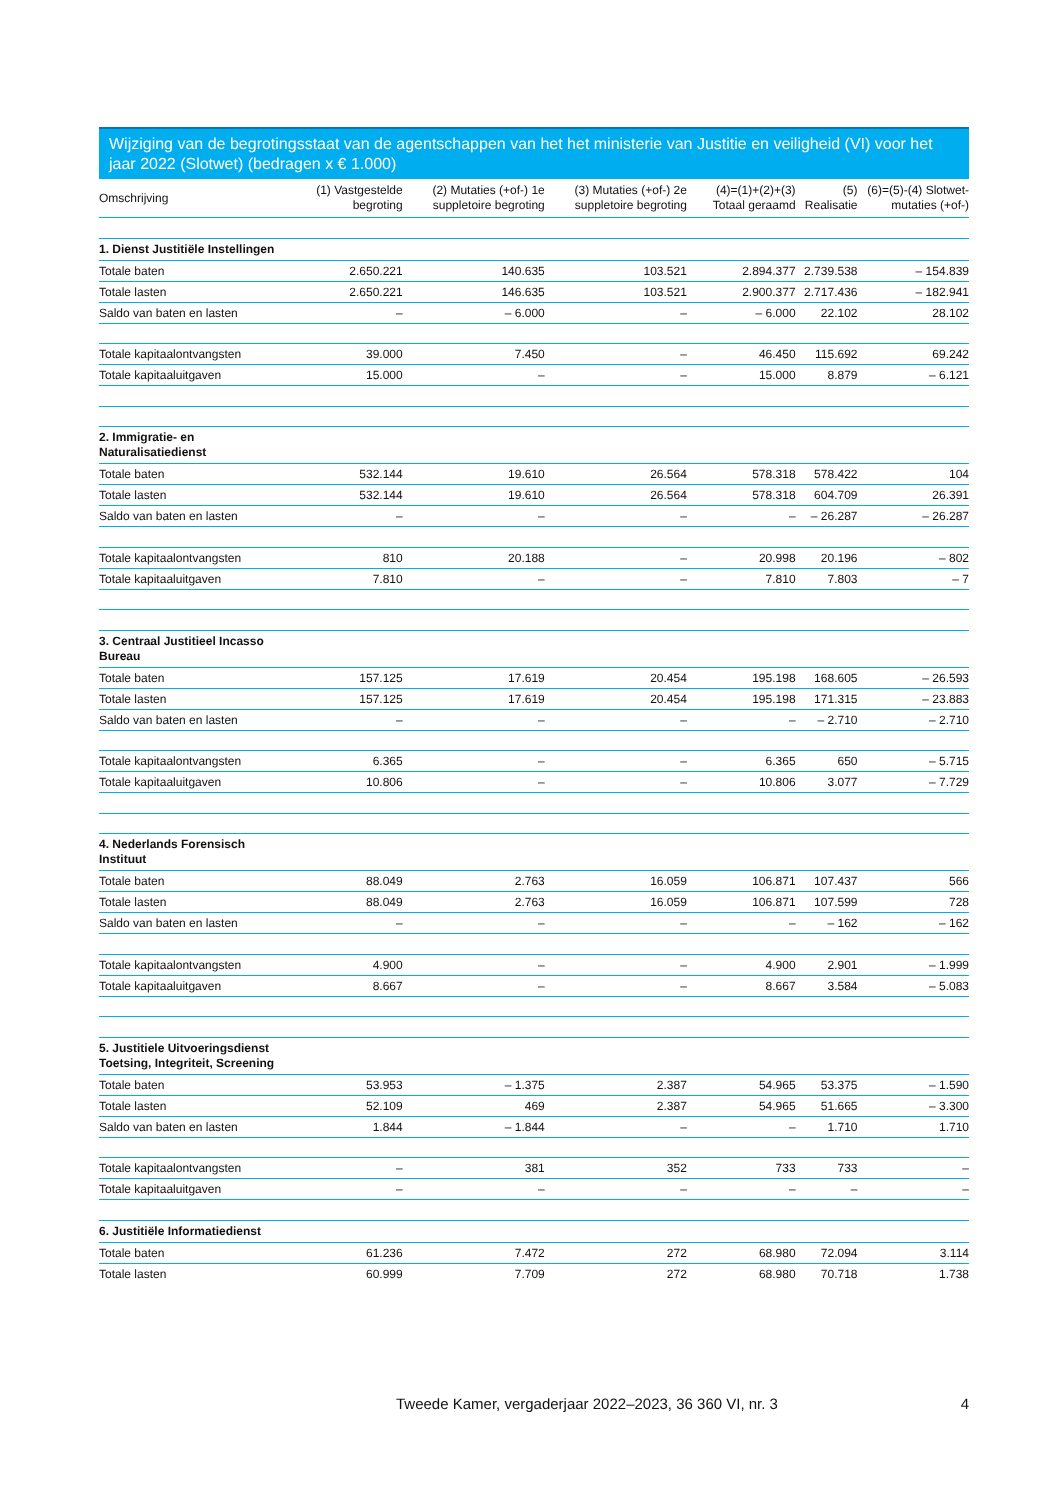Wijziging van de begrotingsstaat van de agentschappen van het het ministerie van Justitie en veiligheid (VI) voor het jaar 2022 (Slotwet) (bedragen x € 1.000)
| Omschrijving | (1) Vastgestelde begroting | (2) Mutaties (+of-) 1e suppletoire begroting | (3) Mutaties (+of-) 2e suppletoire begroting | (4)=(1)+(2)+(3) Totaal geraamd | (5) Realisatie | (6)=(5)-(4) Slotwet-mutaties (+of-) |
| --- | --- | --- | --- | --- | --- | --- |
| 1. Dienst Justitiële Instellingen | | | | | | |
| Totale baten | 2.650.221 | 140.635 | 103.521 | 2.894.377 | 2.739.538 | – 154.839 |
| Totale lasten | 2.650.221 | 146.635 | 103.521 | 2.900.377 | 2.717.436 | – 182.941 |
| Saldo van baten en lasten | – | – 6.000 | – | – 6.000 | 22.102 | 28.102 |
| Totale kapitaalontvangsten | 39.000 | 7.450 | – | 46.450 | 115.692 | 69.242 |
| Totale kapitaaluitgaven | 15.000 | – | – | 15.000 | 8.879 | – 6.121 |
| 2. Immigratie- en Naturalisatiedienst | | | | | | |
| Totale baten | 532.144 | 19.610 | 26.564 | 578.318 | 578.422 | 104 |
| Totale lasten | 532.144 | 19.610 | 26.564 | 578.318 | 604.709 | 26.391 |
| Saldo van baten en lasten | – | – | – | – | – 26.287 | – 26.287 |
| Totale kapitaalontvangsten | 810 | 20.188 | – | 20.998 | 20.196 | – 802 |
| Totale kapitaaluitgaven | 7.810 | – | – | 7.810 | 7.803 | – 7 |
| 3. Centraal Justitieel Incasso Bureau | | | | | | |
| Totale baten | 157.125 | 17.619 | 20.454 | 195.198 | 168.605 | – 26.593 |
| Totale lasten | 157.125 | 17.619 | 20.454 | 195.198 | 171.315 | – 23.883 |
| Saldo van baten en lasten | – | – | – | – | – 2.710 | – 2.710 |
| Totale kapitaalontvangsten | 6.365 | – | – | 6.365 | 650 | – 5.715 |
| Totale kapitaaluitgaven | 10.806 | – | – | 10.806 | 3.077 | – 7.729 |
| 4. Nederlands Forensisch Instituut | | | | | | |
| Totale baten | 88.049 | 2.763 | 16.059 | 106.871 | 107.437 | 566 |
| Totale lasten | 88.049 | 2.763 | 16.059 | 106.871 | 107.599 | 728 |
| Saldo van baten en lasten | – | – | – | – | – 162 | – 162 |
| Totale kapitaalontvangsten | 4.900 | – | – | 4.900 | 2.901 | – 1.999 |
| Totale kapitaaluitgaven | 8.667 | – | – | 8.667 | 3.584 | – 5.083 |
| 5. Justitiele Uitvoeringsdienst Toetsing, Integriteit, Screening | | | | | | |
| Totale baten | 53.953 | – 1.375 | 2.387 | 54.965 | 53.375 | – 1.590 |
| Totale lasten | 52.109 | 469 | 2.387 | 54.965 | 51.665 | – 3.300 |
| Saldo van baten en lasten | 1.844 | – 1.844 | – | – | 1.710 | 1.710 |
| Totale kapitaalontvangsten | – | 381 | 352 | 733 | 733 | – |
| Totale kapitaaluitgaven | – | – | – | – | – | – |
| 6. Justitiële Informatiedienst | | | | | | |
| Totale baten | 61.236 | 7.472 | 272 | 68.980 | 72.094 | 3.114 |
| Totale lasten | 60.999 | 7.709 | 272 | 68.980 | 70.718 | 1.738 |
Tweede Kamer, vergaderjaar 2022–2023, 36 360 VI, nr. 3 4